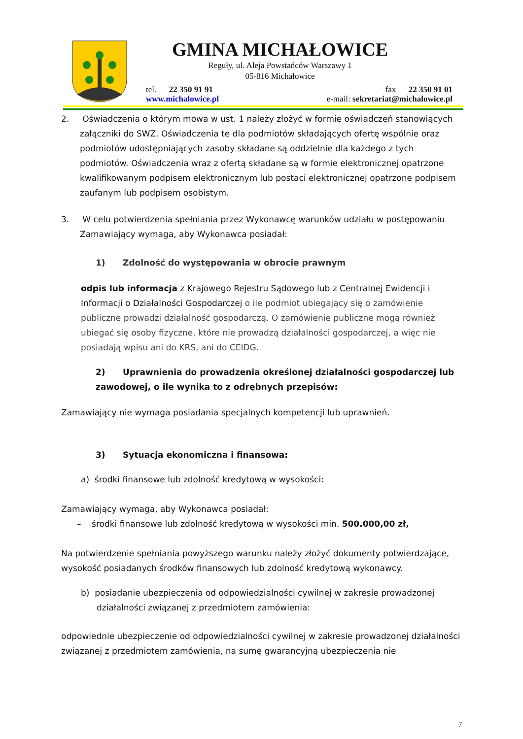GMINA MICHAŁOWICE
Reguły, ul. Aleja Powstańców Warszawy 1
05-816 Michałowice
tel. 22 350 91 91
www.michalowice.pl
fax 22 350 91 01
e-mail: sekretariat@michalowice.pl
2. Oświadczenia o którym mowa w ust. 1 należy złożyć w formie oświadczeń stanowiących załączniki do SWZ. Oświadczenia te dla podmiotów składających ofertę wspólnie oraz podmiotów udostępniających zasoby składane są oddzielnie dla każdego z tych podmiotów. Oświadczenia wraz z ofertą składane są w formie elektronicznej opatrzone kwalifikowanym podpisem elektronicznym lub postaci elektronicznej opatrzone podpisem zaufanym lub podpisem osobistym.
3. W celu potwierdzenia spełniania przez Wykonawcę warunków udziału w postępowaniu Zamawiający wymaga, aby Wykonawca posiadał:
1) Zdolność do występowania w obrocie prawnym
odpis lub informacja z Krajowego Rejestru Sądowego lub z Centralnej Ewidencji i Informacji o Działalności Gospodarczej o ile podmiot ubiegający się o zamówienie publiczne prowadzi działalność gospodarczą. O zamówienie publiczne mogą również ubiegać się osoby fizyczne, które nie prowadzą działalności gospodarczej, a więc nie posiadają wpisu ani do KRS, ani do CEIDG.
2) Uprawnienia do prowadzenia określonej działalności gospodarczej lub zawodowej, o ile wynika to z odrębnych przepisów:
Zamawiający nie wymaga posiadania specjalnych kompetencji lub uprawnień.
3) Sytuacja ekonomiczna i finansowa:
a) środki finansowe lub zdolność kredytową w wysokości:
Zamawiający wymaga, aby Wykonawca posiadał:
– środki finansowe lub zdolność kredytową w wysokości min. 500.000,00 zł,
Na potwierdzenie spełniania powyższego warunku należy złożyć dokumenty potwierdzające, wysokość posiadanych środków finansowych lub zdolność kredytową wykonawcy.
b) posiadanie ubezpieczenia od odpowiedzialności cywilnej w zakresie prowadzonej działalności związanej z przedmiotem zamówienia:
odpowiednie ubezpieczenie od odpowiedzialności cywilnej w zakresie prowadzonej działalności związanej z przedmiotem zamówienia, na sumę gwarancyjną ubezpieczenia nie
7